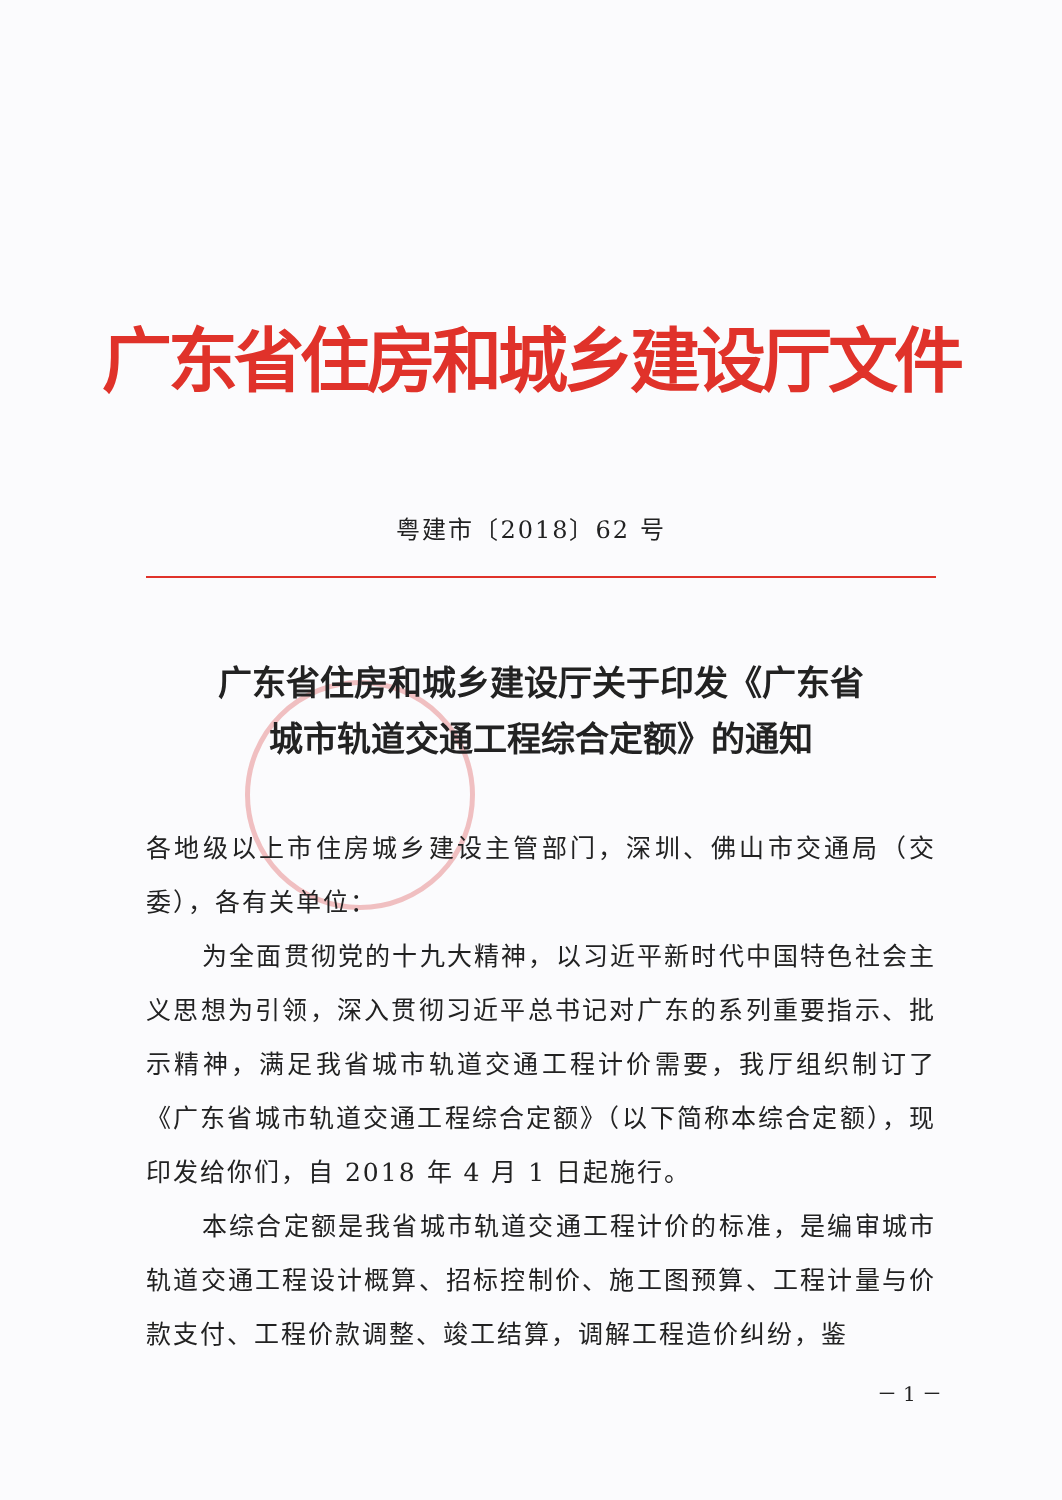广东省住房和城乡建设厅文件
粤建市〔2018〕62 号
广东省住房和城乡建设厅关于印发《广东省
城市轨道交通工程综合定额》的通知
各地级以上市住房城乡建设主管部门，深圳、佛山市交通局（交委），各有关单位：
为全面贯彻党的十九大精神，以习近平新时代中国特色社会主义思想为引领，深入贯彻习近平总书记对广东的系列重要指示、批示精神，满足我省城市轨道交通工程计价需要，我厅组织制订了《广东省城市轨道交通工程综合定额》（以下简称本综合定额），现印发给你们，自 2018 年 4 月 1 日起施行。
本综合定额是我省城市轨道交通工程计价的标准，是编审城市轨道交通工程设计概算、招标控制价、施工图预算、工程计量与价款支付、工程价款调整、竣工结算，调解工程造价纠纷，鉴
－ 1 －